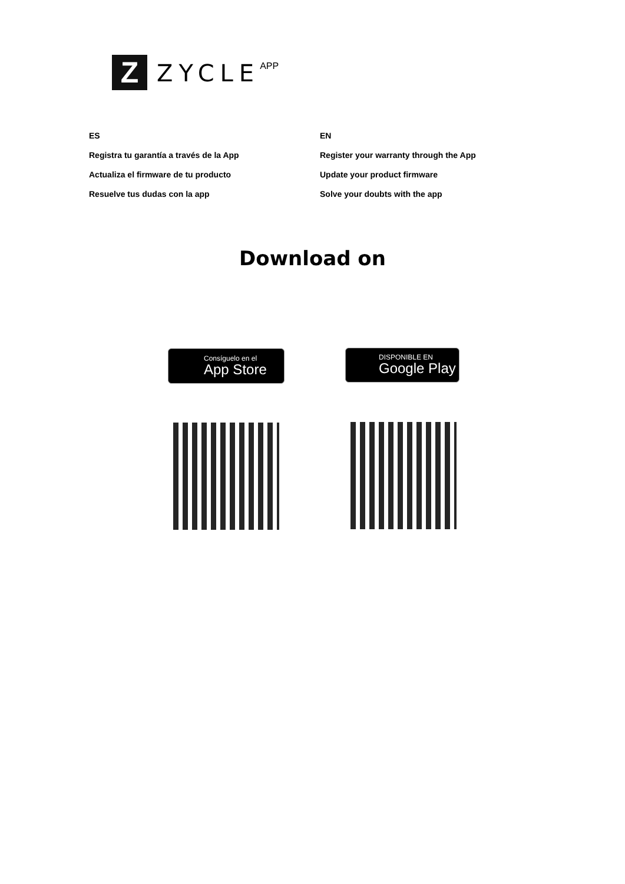Z
ZYCLE
APP
ES
Registra tu garantía a través de la App
Actualiza el firmware de tu producto
Resuelve tus dudas con la app
EN
Register your warranty through the App
Update your product firmware
Solve your doubts with the app
Download on
Consíguelo en el
App Store
DISPONIBLE EN
Google Play